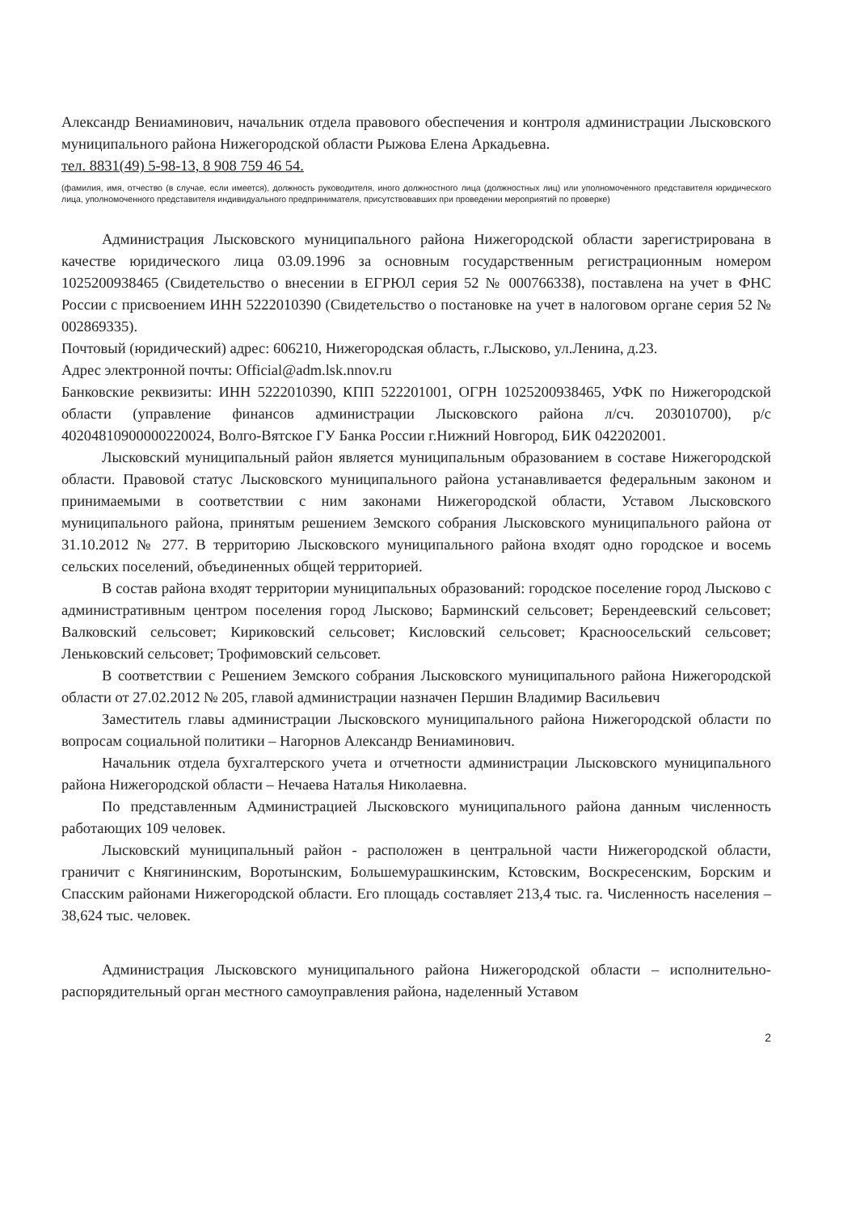Александр Вениаминович, начальник отдела правового обеспечения и контроля администрации Лысковского муниципального района Нижегородской области Рыжова Елена Аркадьевна.
тел. 8831(49) 5-98-13, 8 908 759 46 54.
(фамилия, имя, отчество (в случае, если имеется), должность руководителя, иного должностного лица (должностных лиц) или уполномоченного представителя юридического лица, уполномоченного представителя индивидуального предпринимателя, присутствовавших при проведении мероприятий по проверке)
Администрация Лысковского муниципального района Нижегородской области зарегистрирована в качестве юридического лица 03.09.1996 за основным государственным регистрационным номером 1025200938465 (Свидетельство о внесении в ЕГРЮЛ серия 52 № 000766338), поставлена на учет в ФНС России с присвоением ИНН 5222010390 (Свидетельство о постановке на учет в налоговом органе серия 52 № 002869335).
Почтовый (юридический) адрес: 606210, Нижегородская область, г.Лысково, ул.Ленина, д.23.
Адрес электронной почты: Official@adm.lsk.nnov.ru
Банковские реквизиты: ИНН 5222010390, КПП 522201001, ОГРН 1025200938465, УФК по Нижегородской области (управление финансов администрации Лысковского района л/сч. 203010700), р/с 40204810900000220024, Волго-Вятское ГУ Банка России г.Нижний Новгород, БИК 042202001.
Лысковский муниципальный район является муниципальным образованием в составе Нижегородской области. Правовой статус Лысковского муниципального района устанавливается федеральным законом и принимаемыми в соответствии с ним законами Нижегородской области, Уставом Лысковского муниципального района, принятым решением Земского собрания Лысковского муниципального района от 31.10.2012 № 277. В территорию Лысковского муниципального района входят одно городское и восемь сельских поселений, объединенных общей территорией.
В состав района входят территории муниципальных образований: городское поселение город Лысково с административным центром поселения город Лысково; Барминский сельсовет; Берендеевский сельсовет; Валковский сельсовет; Кириковский сельсовет; Кисловский сельсовет; Красноосельский сельсовет; Леньковский сельсовет; Трофимовский сельсовет.
В соответствии с Решением Земского собрания Лысковского муниципального района Нижегородской области от 27.02.2012 № 205, главой администрации назначен Першин Владимир Васильевич
Заместитель главы администрации Лысковского муниципального района Нижегородской области по вопросам социальной политики – Нагорнов Александр Вениаминович.
Начальник отдела бухгалтерского учета и отчетности администрации Лысковского муниципального района Нижегородской области – Нечаева Наталья Николаевна.
По представленным Администрацией Лысковского муниципального района данным численность работающих 109 человек.
Лысковский муниципальный район - расположен в центральной части Нижегородской области, граничит с Княгининским, Воротынским, Большемурашкинским, Кстовским, Воскресенским, Борским и Спасским районами Нижегородской области. Его площадь составляет 213,4 тыс. га. Численность населения – 38,624 тыс. человек.
Администрация Лысковского муниципального района Нижегородской области – исполнительно-распорядительный орган местного самоуправления района, наделенный Уставом
2